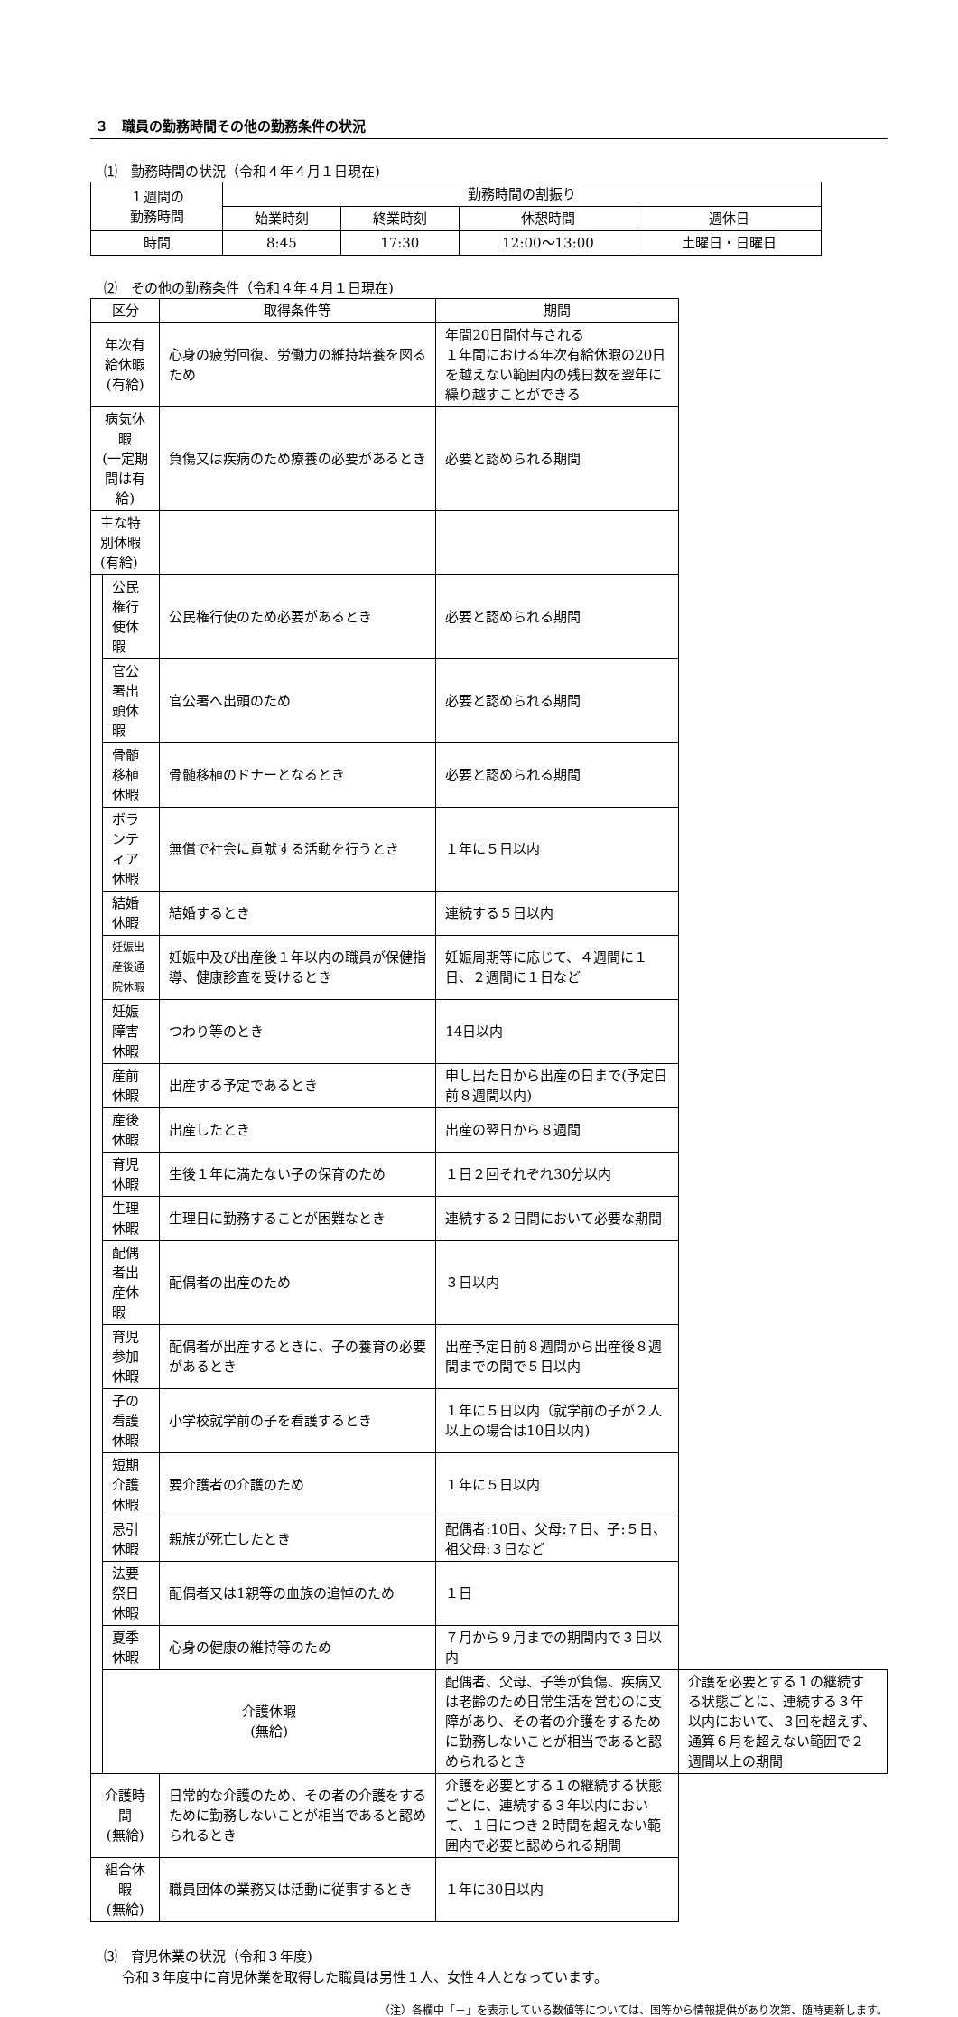３　職員の勤務時間その他の勤務条件の状況
⑴　勤務時間の状況（令和４年４月１日現在)
| １週間の 勤務時間 | 勤務時間の割振り | | | |
| --- | --- | --- | --- | --- |
| | 始業時刻 | 終業時刻 | 休憩時間 | 週休日 |
| 時間 | 8:45 | 17:30 | 12:00〜13:00 | 土曜日・日曜日 |
⑵　その他の勤務条件（令和４年４月１日現在)
| 区分 | | 取得条件等 | 期間 | |
| --- | --- | --- | --- | --- |
| 年次有給休暇 (有給) | | 心身の疲労回復、労働力の維持培養を図るため | 年間20日間付与される １年間における年次有給休暇の20日を越えない範囲内の残日数を翌年に繰り越すことができる | |
| 病気休暇 (一定期間は有給) | | 負傷又は疾病のため療養の必要があるとき | 必要と認められる期間 | |
| 主な特別休暇(有給) | | | | |
| | 公民権行使休暇 | 公民権行使のため必要があるとき | 必要と認められる期間 | |
| | 官公署出頭休暇 | 官公署へ出頭のため | 必要と認められる期間 | |
| | 骨髄移植休暇 | 骨髄移植のドナーとなるとき | 必要と認められる期間 | |
| | ボランティア休暇 | 無償で社会に貢献する活動を行うとき | １年に５日以内 | |
| | 結婚休暇 | 結婚するとき | 連続する５日以内 | |
| | 妊娠出産後通院休暇 | 妊娠中及び出産後１年以内の職員が保健指導、健康診査を受けるとき | 妊娠周期等に応じて、４週間に１日、２週間に１日など | |
| | 妊娠障害休暇 | つわり等のとき | 14日以内 | |
| | 産前休暇 | 出産する予定であるとき | 申し出た日から出産の日まで(予定日前８週間以内) | |
| | 産後休暇 | 出産したとき | 出産の翌日から８週間 | |
| | 育児休暇 | 生後１年に満たない子の保育のため | １日２回それぞれ30分以内 | |
| | 生理休暇 | 生理日に勤務することが困難なとき | 連続する２日間において必要な期間 | |
| | 配偶者出産休暇 | 配偶者の出産のため | ３日以内 | |
| | 育児参加休暇 | 配偶者が出産するときに、子の養育の必要があるとき | 出産予定日前８週間から出産後８週間までの間で５日以内 | |
| | 子の看護休暇 | 小学校就学前の子を看護するとき | １年に５日以内（就学前の子が２人以上の場合は10日以内) | |
| | 短期介護休暇 | 要介護者の介護のため | １年に５日以内 | |
| | 忌引休暇 | 親族が死亡したとき | 配偶者:10日、父母:７日、子:５日、祖父母:３日など | |
| | 法要祭日休暇 | 配偶者又は1親等の血族の追悼のため | １日 | |
| | 夏季休暇 | 心身の健康の維持等のため | ７月から９月までの期間内で３日以内 | |
| | 介護休暇 (無給) | | 配偶者、父母、子等が負傷、疾病又は老齢のため日常生活を営むのに支障があり、その者の介護をするために勤務しないことが相当であると認められるとき | 介護を必要とする１の継続する状態ごとに、連続する３年以内において、３回を超えず、通算６月を超えない範囲で２週間以上の期間 |
| 介護時間 (無給) | | 日常的な介護のため、その者の介護をするために勤務しないことが相当であると認められるとき | 介護を必要とする１の継続する状態ごとに、連続する３年以内において、１日につき２時間を超えない範囲内で必要と認められる期間 | |
| 組合休暇 (無給) | | 職員団体の業務又は活動に従事するとき | １年に30日以内 | |
⑶　育児休業の状況（令和３年度)
令和３年度中に育児休業を取得した職員は男性１人、女性４人となっています。
（注）各欄中「－」を表示している数値等については、国等から情報提供があり次第、随時更新します。